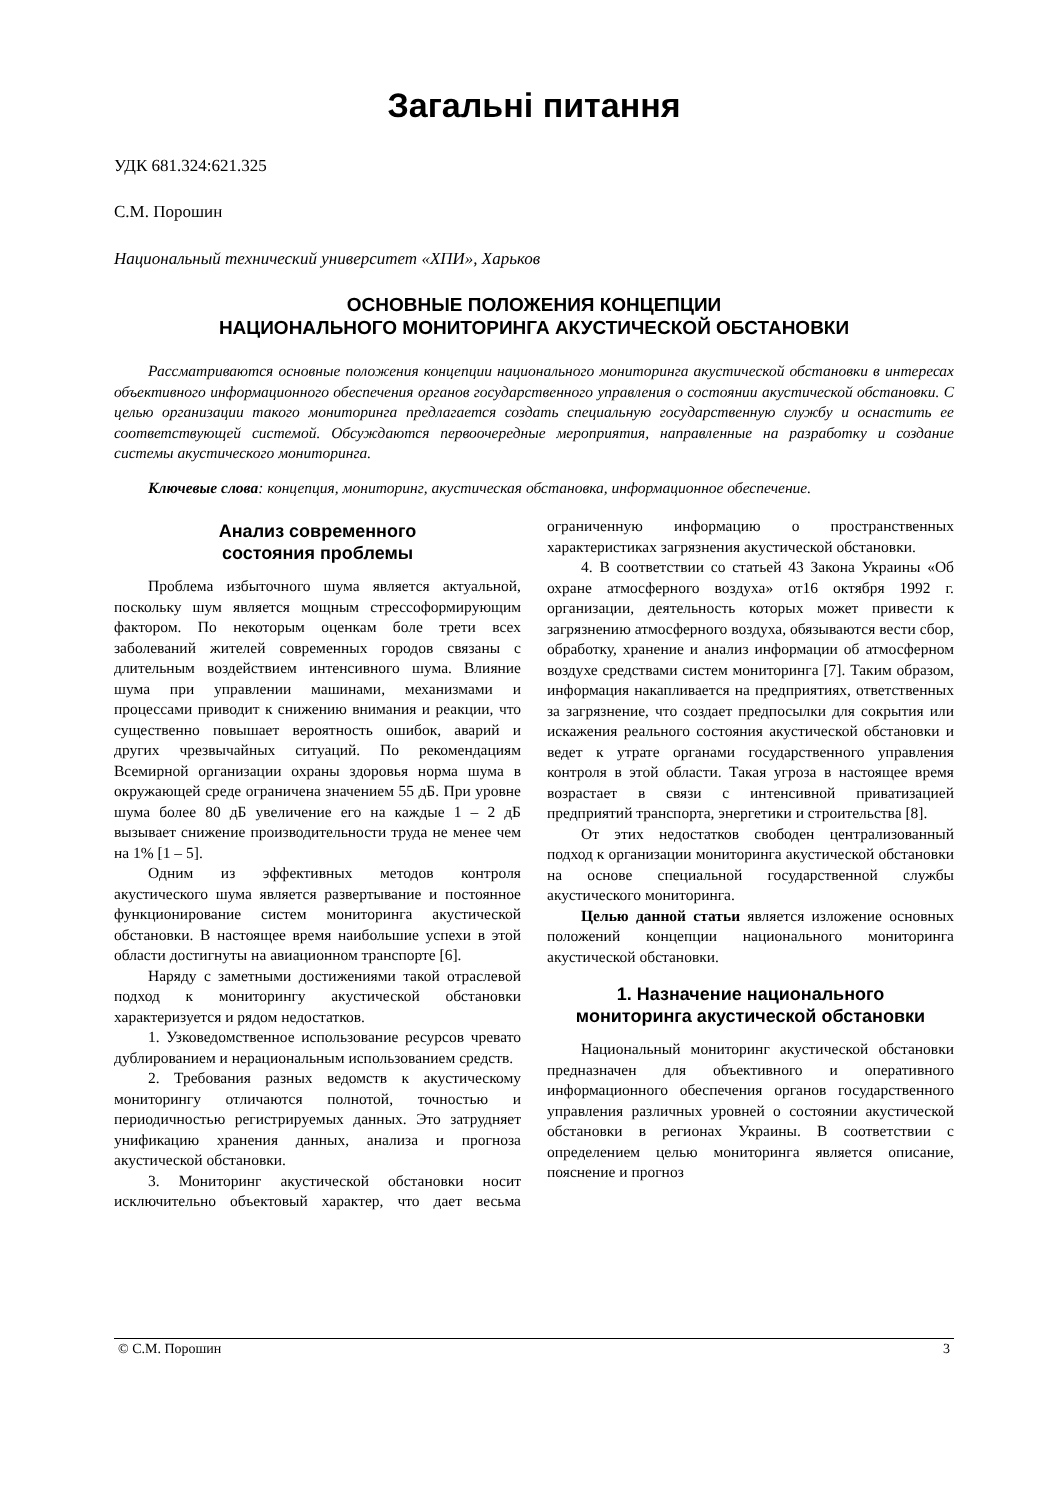Загальні питання
УДК 681.324:621.325
С.М. Порошин
Национальный технический университет «ХПИ», Харьков
ОСНОВНЫЕ ПОЛОЖЕНИЯ КОНЦЕПЦИИ
НАЦИОНАЛЬНОГО МОНИТОРИНГА АКУСТИЧЕСКОЙ ОБСТАНОВКИ
Рассматриваются основные положения концепции национального мониторинга акустической обстановки в интересах объективного информационного обеспечения органов государственного управления о состоянии акустической обстановки. С целью организации такого мониторинга предлагается создать специальную государственную службу и оснастить ее соответствующей системой. Обсуждаются первоочередные мероприятия, направленные на разработку и создание системы акустического мониторинга.
Ключевые слова: концепция, мониторинг, акустическая обстановка, информационное обеспечение.
Анализ современного
состояния проблемы
Проблема избыточного шума является актуальной, поскольку шум является мощным стрессоформирующим фактором. По некоторым оценкам боле трети всех заболеваний жителей современных городов связаны с длительным воздействием интенсивного шума. Влияние шума при управлении машинами, механизмами и процессами приводит к снижению внимания и реакции, что существенно повышает вероятность ошибок, аварий и других чрезвычайных ситуаций. По рекомендациям Всемирной организации охраны здоровья норма шума в окружающей среде ограничена значением 55 дБ. При уровне шума более 80 дБ увеличение его на каждые 1 – 2 дБ вызывает снижение производительности труда не менее чем на 1% [1 – 5].
Одним из эффективных методов контроля акустического шума является развертывание и постоянное функционирование систем мониторинга акустической обстановки. В настоящее время наибольшие успехи в этой области достигнуты на авиационном транспорте [6].
Наряду с заметными достижениями такой отраслевой подход к мониторингу акустической обстановки характеризуется и рядом недостатков.
1. Узковедомственное использование ресурсов чревато дублированием и нерациональным использованием средств.
2. Требования разных ведомств к акустическому мониторингу отличаются полнотой, точностью и периодичностью регистрируемых данных. Это затрудняет унификацию хранения данных, анализа и прогноза акустической обстановки.
3. Мониторинг акустической обстановки носит исключительно объектовый характер, что дает весьма ограниченную информацию о пространственных характеристиках загрязнения акустической обстановки.
4. В соответствии со статьей 43 Закона Украины «Об охране атмосферного воздуха» от16 октября 1992 г. организации, деятельность которых может привести к загрязнению атмосферного воздуха, обязываются вести сбор, обработку, хранение и анализ информации об атмосферном воздухе средствами систем мониторинга [7]. Таким образом, информация накапливается на предприятиях, ответственных за загрязнение, что создает предпосылки для сокрытия или искажения реального состояния акустической обстановки и ведет к утрате органами государственного управления контроля в этой области. Такая угроза в настоящее время возрастает в связи с интенсивной приватизацией предприятий транспорта, энергетики и строительства [8].
От этих недостатков свободен централизованный подход к организации мониторинга акустической обстановки на основе специальной государственной службы акустического мониторинга.
Целью данной статьи является изложение основных положений концепции национального мониторинга акустической обстановки.
1. Назначение национального
мониторинга акустической обстановки
Национальный мониторинг акустической обстановки предназначен для объективного и оперативного информационного обеспечения органов государственного управления различных уровней о состоянии акустической обстановки в регионах Украины. В соответствии с определением целью мониторинга является описание, пояснение и прогноз
© С.М. Порошин 3